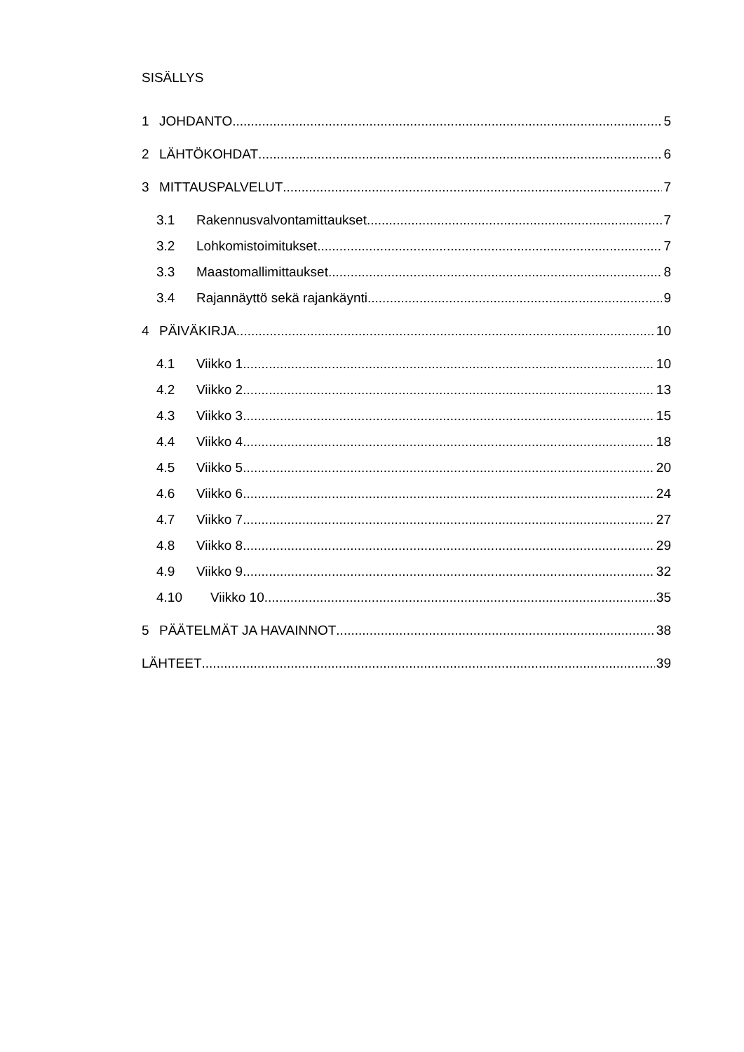SISÄLLYS
1 JOHDANTO 5
2 LÄHTÖKOHDAT 6
3 MITTAUSPALVELUT 7
3.1 Rakennusvalvontamittaukset 7
3.2 Lohkomistoimitukset 7
3.3 Maastomallimittaukset 8
3.4 Rajannäyttö sekä rajankäynti 9
4 PÄIVÄKIRJA 10
4.1 Viikko 1 10
4.2 Viikko 2 13
4.3 Viikko 3 15
4.4 Viikko 4 18
4.5 Viikko 5 20
4.6 Viikko 6 24
4.7 Viikko 7 27
4.8 Viikko 8 29
4.9 Viikko 9 32
4.10 Viikko 10 35
5 PÄÄTELMÄT JA HAVAINNOT 38
LÄHTEET 39